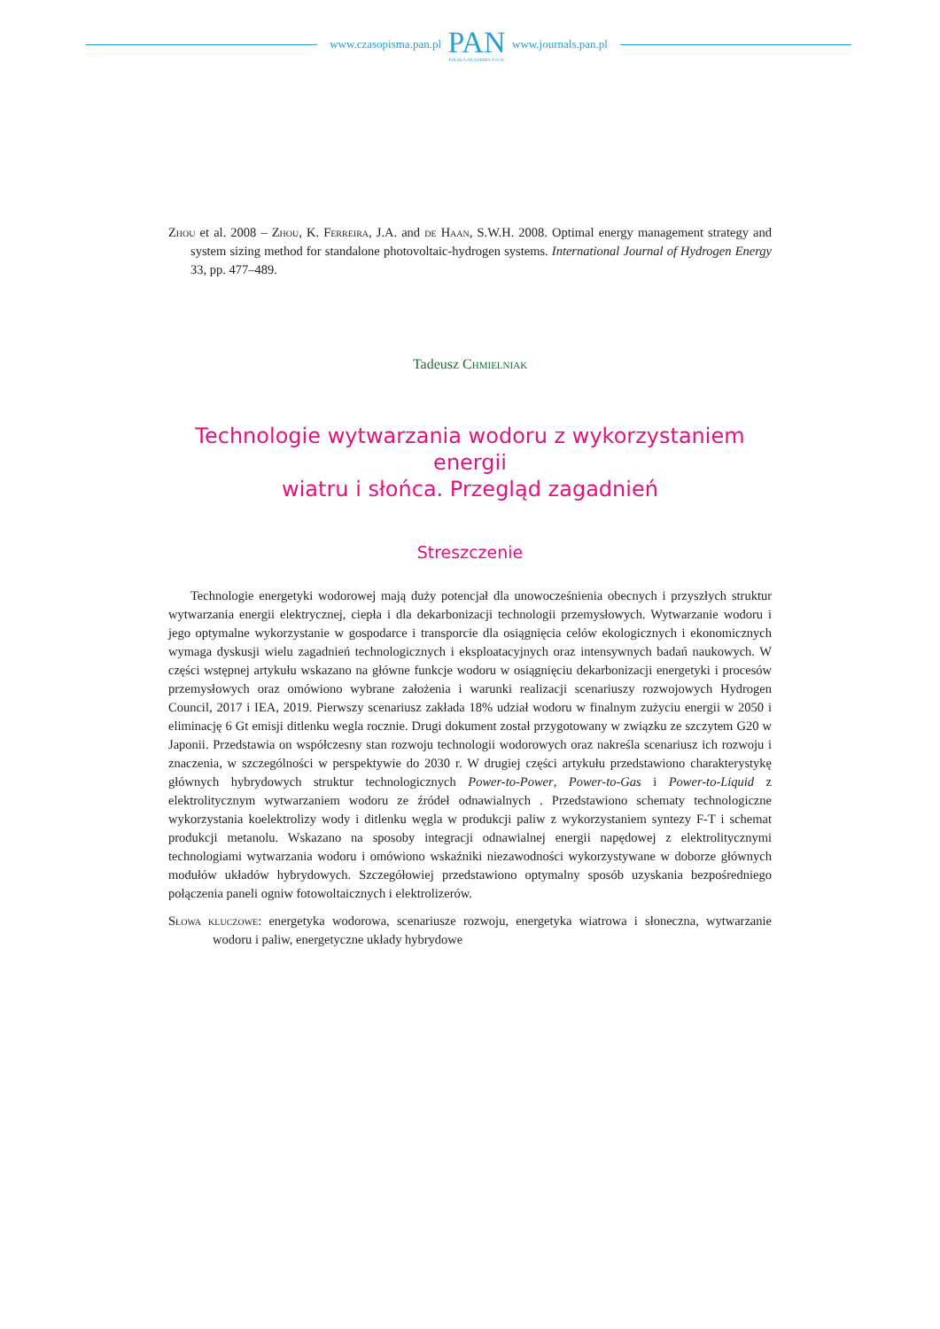www.czasopisma.pan.pl
PAN
POLSKA AKADEMIA NAUK
www.journals.pan.pl
Zhou et al. 2008 – Zhou, K. Ferreira, J.A. and de Haan, S.W.H. 2008. Optimal energy management strategy and system sizing method for standalone photovoltaic-hydrogen systems. International Journal of Hydrogen Energy 33, pp. 477–489.
Tadeusz Chmielniak
Technologie wytwarzania wodoru z wykorzystaniem energii
wiatru i słońca. Przegląd zagadnień
Streszczenie
Technologie energetyki wodorowej mają duży potencjał dla unowocześnienia obecnych i przyszłych struktur wytwarzania energii elektrycznej, ciepła i dla dekarbonizacji technologii przemysłowych. Wytwarzanie wodoru i jego optymalne wykorzystanie w gospodarce i transporcie dla osiągnięcia celów ekologicznych i ekonomicznych wymaga dyskusji wielu zagadnień technologicznych i eksploatacyjnych oraz intensywnych badań naukowych. W części wstępnej artykułu wskazano na główne funkcje wodoru w osiągnięciu dekarbonizacji energetyki i procesów przemysłowych oraz omówiono wybrane założenia i warunki realizacji scenariuszy rozwojowych Hydrogen Council, 2017 i IEA, 2019. Pierwszy scenariusz zakłada 18% udział wodoru w finalnym zużyciu energii w 2050 i eliminację 6 Gt emisji ditlenku wegla rocznie. Drugi dokument został przygotowany w związku ze szczytem G20 w Japonii. Przedstawia on współczesny stan rozwoju technologii wodorowych oraz nakreśla scenariusz ich rozwoju i znaczenia, w szczególności w perspektywie do 2030 r. W drugiej części artykułu przedstawiono charakterystykę głównych hybrydowych struktur technologicznych Power-to-Power, Power-to-Gas i Power-to-Liquid z elektrolitycznym wytwarzaniem wodoru ze źródeł odnawialnych . Przedstawiono schematy technologiczne wykorzystania koelektrolizy wody i ditlenku węgla w produkcji paliw z wykorzystaniem syntezy F-T i schemat produkcji metanolu. Wskazano na sposoby integracji odnawialnej energii napędowej z elektrolitycznymi technologiami wytwarzania wodoru i omówiono wskaźniki niezawodności wykorzystywane w doborze głównych modułów układów hybrydowych. Szczegółowiej przedstawiono optymalny sposób uzyskania bezpośredniego połączenia paneli ogniw fotowoltaicznych i elektrolizerów.
Słowa kluczowe: energetyka wodorowa, scenariusze rozwoju, energetyka wiatrowa i słoneczna, wytwarzanie wodoru i paliw, energetyczne układy hybrydowe